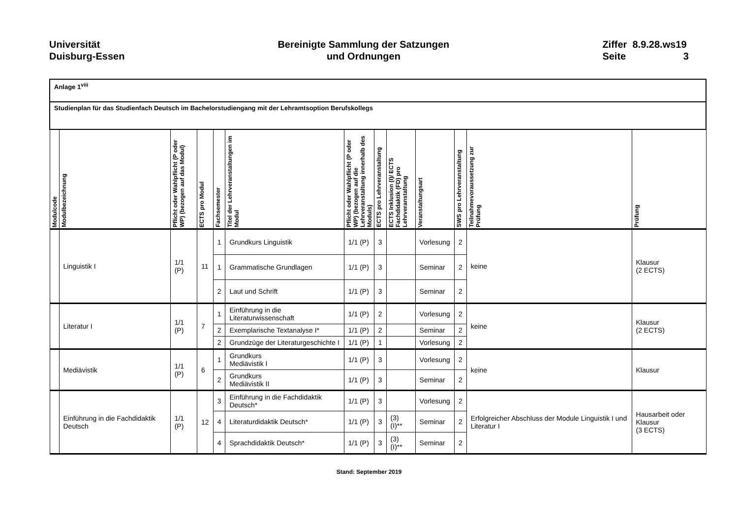Universität
Duisburg-Essen
Bereinigte Sammlung der Satzungen
und Ordnungen
Ziffer 8.9.28.ws19
Seite 3
| Anlage 1<sup>viii</sup> | | | | | | | | | | | | |
| Studienplan für das Studienfach Deutsch im Bachelorstudiengang mit der Lehramtsoption Berufskollegs | | | | | | | | | | | | |
| Modulcode | Modulbezeichnung | Pflicht oder Wahlpflicht (P oder WP) (bezogen auf das Modul) | ECTS pro Modul | Fachsemester | Titel der Lehrveranstaltungen im Modul | Pflicht oder Wahlpflicht (P oder WP) (bezogen auf die Lehrveranstaltung innerhalb des Moduls) | ECTS pro Lehrveranstaltung | ECTS Inklusion (I)/ ECTS Fachdidaktik (FD) pro Lehrveranstaltung | Veranstaltungsart | SWS pro Lehrveranstaltung | Teilnahmevoraussetzung zur Prüfung | Prüfung |
| | Linguistik I | 1/1 (P) | 11 | 1 | Grundkurs Linguistik | 1/1 (P) | 3 | | Vorlesung | 2 | keine | Klausur (2 ECTS) |
| | | | | 1 | Grammatische Grundlagen | 1/1 (P) | 3 | | Seminar | 2 | | |
| | | | | 2 | Laut und Schrift | 1/1 (P) | 3 | | Seminar | 2 | | |
| | Literatur I | 1/1 (P) | 7 | 1 | Einführung in die Literaturwissenschaft | 1/1 (P) | 2 | | Vorlesung | 2 | keine | Klausur (2 ECTS) |
| | | | | 2 | Exemplarische Textanalyse I* | 1/1 (P) | 2 | | Seminar | 2 | | |
| | | | | 2 | Grundzüge der Literaturgeschichte I | 1/1 (P) | 1 | | Vorlesung | 2 | | |
| | Mediävistik | 1/1 (P) | 6 | 1 | Grundkurs Mediävistik I | 1/1 (P) | 3 | | Vorlesung | 2 | keine | Klausur |
| | | | | 2 | Grundkurs Mediävistik II | 1/1 (P) | 3 | | Seminar | 2 | | |
| | Einführung in die Fachdidaktik Deutsch | 1/1 (P) | 12 | 3 | Einführung in die Fachdidaktik Deutsch* | 1/1 (P) | 3 | | Vorlesung | 2 | Erfolgreicher Abschluss der Module Linguistik I und Literatur I | Hausarbeit oder Klausur (3 ECTS) |
| | | | | 4 | Literaturdidaktik Deutsch* | 1/1 (P) | 3 | (3) (I)** | Seminar | 2 | | |
| | | | | 4 | Sprachdidaktik Deutsch* | 1/1 (P) | 3 | (3) (I)** | Seminar | 2 | | |
Stand: September 2019